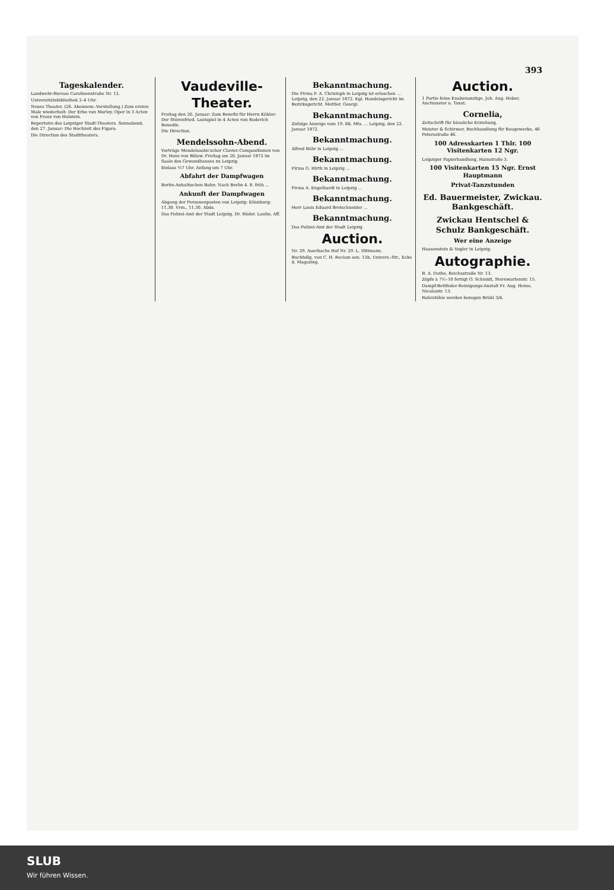393
Tageskalender.
Landwehr-Bureau Carolinenstraße Nr. 12.
Universitätsbibliothek 2–4 Uhr.
Neues Theater. (26. Abonnem.-Vorstellung.) Zum ersten Male wiederholt: Der Erbe von Morley. Oper in 3 Acten von Franz von Holstein.
Repertoire des Leipziger Stadt-Theaters. Sonnabend, den 27. Januar: Die Hochzeit des Figaro.
Die Direction des Stadttheaters.
Vaudeville-Theater.
Freitag den 26. Januar: Zum Benefiz für Herrn Köhler: Der Störenfried. Lustspiel in 4 Acten von Roderich Benedix.
Die Direction.
Mendelssohn-Abend.
Vorträge Mendelssohn'scher Clavier-Compositionen von Dr. Hans von Bülow. Freitag am 26. Januar 1872 im Saale des Gewandhauses zu Leipzig.
Einlass ½7 Uhr. Anfang um 7 Uhr.
Abfahrt der Dampfwagen
Berlin-Anhaltischen Bahn: Nach Berlin 4. 8. früh ...
Ankunft der Dampfwagen
Abgang der Personenposten von Leipzig: Eilenburg: 11.30. Vrm., 11.30. Abds.
Das Polizei-Amt der Stadt Leipzig. Dr. Rüder. Lauhn, Aff.
Bekanntmachung.
Die Firma F. A. Christoph in Leipzig ist erloschen ... Leipzig, den 22. Januar 1872. Kgl. Handelsgericht im Bezirksgericht. Mettler. Georgi.
Bekanntmachung.
Zufolge Anzeige vom 19. lfd. Mts. ... Leipzig, den 22. Januar 1872.
Bekanntmachung.
Alfred Böhr in Leipzig ...
Bekanntmachung.
Firma G. Hirth in Leipzig ...
Bekanntmachung.
Firma A. Engelhardt in Leipzig ...
Bekanntmachung.
Herr Louis Eduard Bretschneider ...
Bekanntmachung.
Das Polizei-Amt der Stadt Leipzig.
Auction.
Nr. 29. Auerbachs Hof Nr. 29. L. Dittmann.
Buchhdlg. von C. H. Reclam sen. 13b, Univers.-Str., Ecke d. Magazing.
Auction.
1 Partie feine Knabenanzüge. Joh. Aug. Heber, Auctionator u. Taxat.
Cornelia,
Zeitschrift für häusliche Erziehung.
Meister & Schirmer, Buchhandlung für Baugewerke, 46 Petersstraße 46.
100 Adresskarten 1 Thlr. 100 Visitenkarten 12 Ngr.
Leipziger Papierhandlung, Hainstraße 3.
100 Visitenkarten 15 Ngr. Ernst Hauptmann
Privat-Tanzstunden
Ed. Bauermeister, Zwickau. Bankgeschäft.
Zwickau Hentschel & Schulz Bankgeschäft.
Wer eine Anzeige
Haasenstein & Vogler in Leipzig.
Autographie.
B. A. Dathe, Reichsstraße Nr. 13.
Zöpfe à 7½–10 fertigt O. Schmidt, Sternwartenstr. 15.
Dampf-Bettfeder-Reinigungs-Anstalt Fr. Aug. Heine, Nicolaistr. 13.
Rohrstühle werden bezogen Brühl 3/4.
SLUB
Wir führen Wissen.